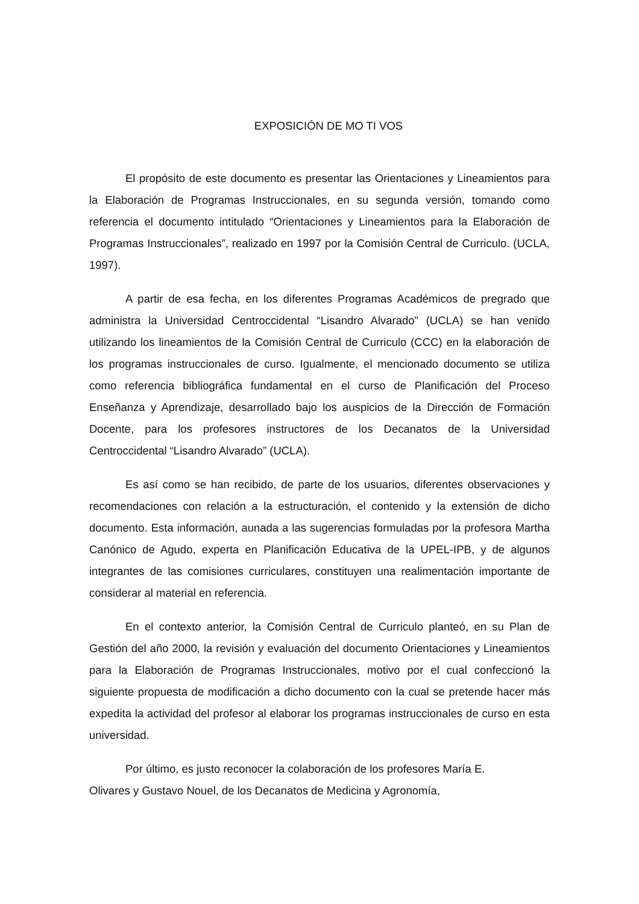EXPOSICIÓN DE MO TI VOS
El propósito de este documento es presentar las Orientaciones y Lineamientos para la Elaboración de Programas Instruccionales, en su segunda versión, tomando como referencia el documento intitulado “Orientaciones y Lineamientos para la Elaboración de Programas Instruccionales”, realizado en 1997 por la Comisión Central de Curriculo. (UCLA, 1997).
A partir de esa fecha, en los diferentes Programas Académicos de pregrado que administra la Universidad Centroccidental “Lisandro Alvarado” (UCLA) se han venido utilizando los lineamientos de la Comisión Central de Curriculo (CCC) en la elaboración de los programas instruccionales de curso. Igualmente, el mencionado documento se utiliza como referencia bibliográfica fundamental en el curso de Planificación del Proceso Enseñanza y Aprendizaje, desarrollado bajo los auspicios de la Dirección de Formación Docente, para los profesores instructores de los Decanatos de la Universidad Centroccidental “Lisandro Alvarado” (UCLA).
Es así como se han recibido, de parte de los usuarios, diferentes observaciones y recomendaciones con relación a la estructuración, el contenido y la extensión de dicho documento. Esta información, aunada a las sugerencias formuladas por la profesora Martha Canónico de Agudo, experta en Planificación Educativa de la UPEL-IPB, y de algunos integrantes de las comisiones curriculares, constituyen una realimentación importante de considerar al material en referencia.
En el contexto anterior, la Comisión Central de Curriculo planteó, en su Plan de Gestión del año 2000, la revisión y evaluación del documento Orientaciones y Lineamientos para la Elaboración de Programas Instruccionales, motivo por el cual confeccionó la siguiente propuesta de modificación a dicho documento con la cual se pretende hacer más expedita la actividad del profesor al elaborar los programas instruccionales de curso en esta universidad.
Por último, es justo reconocer la colaboración de los profesores María E.
Olivares y Gustavo Nouel, de los Decanatos de Medicina y Agronomía,